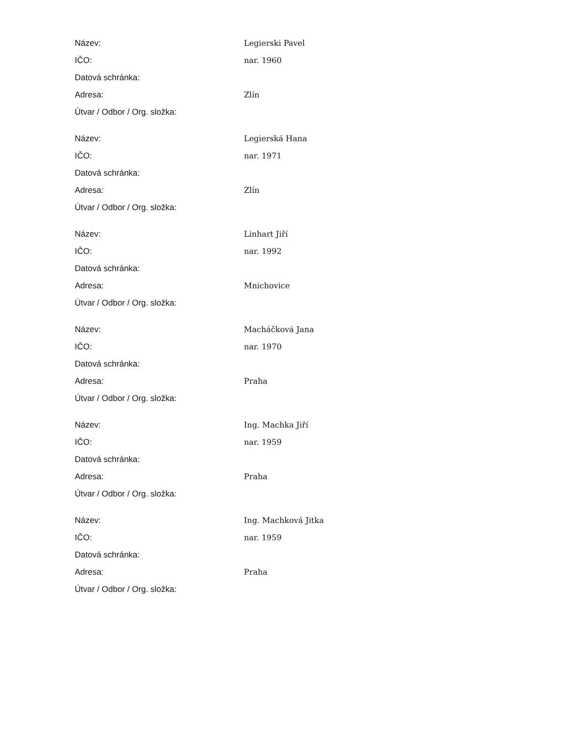| Název: | Legierski Pavel |
| IČO: | nar. 1960 |
| Datová schránka: | |
| Adresa: | Zlín |
| Útvar / Odbor / Org. složka: | |
| Název: | Legierská Hana |
| IČO: | nar. 1971 |
| Datová schránka: | |
| Adresa: | Zlín |
| Útvar / Odbor / Org. složka: | |
| Název: | Linhart Jiří |
| IČO: | nar. 1992 |
| Datová schránka: | |
| Adresa: | Mnichovice |
| Útvar / Odbor / Org. složka: | |
| Název: | Macháčková Jana |
| IČO: | nar. 1970 |
| Datová schránka: | |
| Adresa: | Praha |
| Útvar / Odbor / Org. složka: | |
| Název: | Ing. Machka Jiří |
| IČO: | nar. 1959 |
| Datová schránka: | |
| Adresa: | Praha |
| Útvar / Odbor / Org. složka: | |
| Název: | Ing. Machková Jitka |
| IČO: | nar. 1959 |
| Datová schránka: | |
| Adresa: | Praha |
| Útvar / Odbor / Org. složka: | |